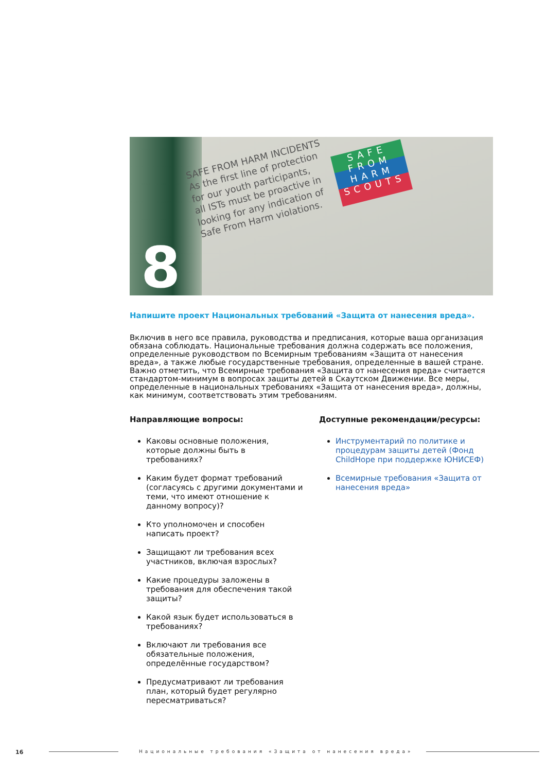SAFE FROM HARM INCIDENTS
As the first line of protection
for our youth participants,
all ISTs must be proactive in
looking for any indication of
Safe From Harm violations.
SAFE FROM HARM SCOUTS
8
Напишите проект Национальных требований «Защита от нанесения вреда».
Включив в него все правила, руководства и предписания, которые ваша организация обязана соблюдать. Национальные требования должна содержать все положения, определенные руководством по Всемирным требованиям «Защита от нанесения вреда», а также любые государственные требования, определенные в вашей стране. Важно отметить, что Всемирные требования «Защита от нанесения вреда» считается стандартом-минимум в вопросах защиты детей в Скаутском Движении. Все меры, определенные в национальных требованиях «Защита от нанесения вреда», должны, как минимум, соответствовать этим требованиям.
Направляющие вопросы:
Каковы основные положения, которые должны быть в требованиях?
Каким будет формат требований (согласуясь с другими документами и теми, что имеют отношение к данному вопросу)?
Кто уполномочен и способен написать проект?
Защищают ли требования всех участников, включая взрослых?
Какие процедуры заложены в требования для обеспечения такой защиты?
Какой язык будет использоваться в требованиях?
Включают ли требования все обязательные положения, определённые государством?
Предусматривают ли требования план, который будет регулярно пересматриваться?
Доступные рекомендации/ресурсы:
Инструментарий по политике и процедурам защиты детей (Фонд ChildHope при поддержке ЮНИСЕФ)
Всемирные требования «Защита от нанесения вреда»
16 Национальные требования «Защита от нанесения вреда»